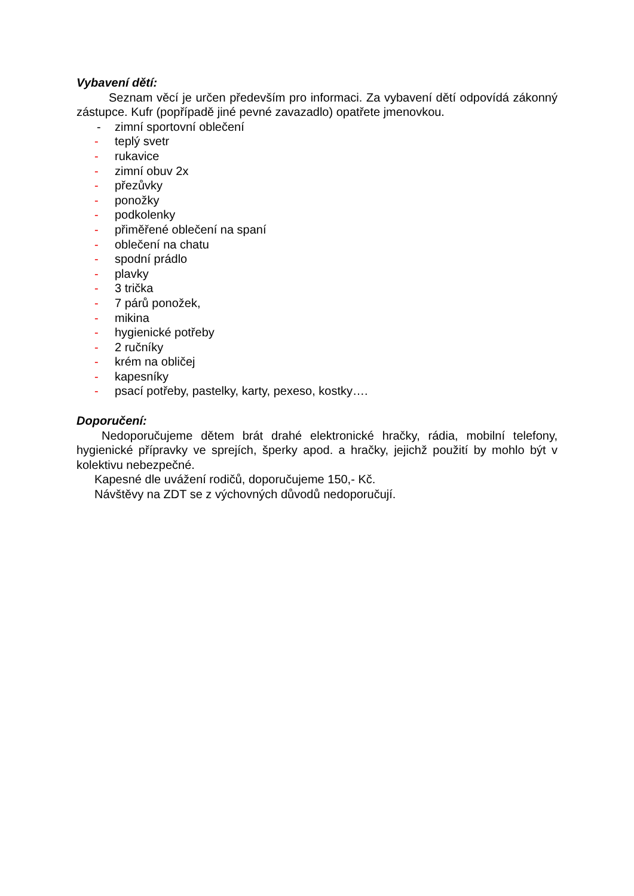Vybavení dětí:
Seznam věcí je určen především pro informaci. Za vybavení dětí odpovídá zákonný zástupce. Kufr (popřípadě jiné pevné zavazadlo) opatřete jmenovkou.
- zimní sportovní oblečení
- teplý svetr
- rukavice
- zimní obuv 2x
- přezůvky
- ponožky
- podkolenky
- přiměřené oblečení na spaní
- oblečení na chatu
- spodní prádlo
- plavky
- 3 trička
- 7 párů ponožek,
- mikina
- hygienické potřeby
- 2 ručníky
- krém na obličej
- kapesníky
- psací potřeby, pastelky, karty, pexeso, kostky….
Doporučení:
Nedoporučujeme dětem brát drahé elektronické hračky, rádia, mobilní telefony, hygienické přípravky ve sprejích, šperky apod. a hračky, jejichž použití by mohlo být v kolektivu nebezpečné.
Kapesné dle uvážení rodičů, doporučujeme 150,- Kč.
Návštěvy na ZDT se z výchovných důvodů nedoporučují.